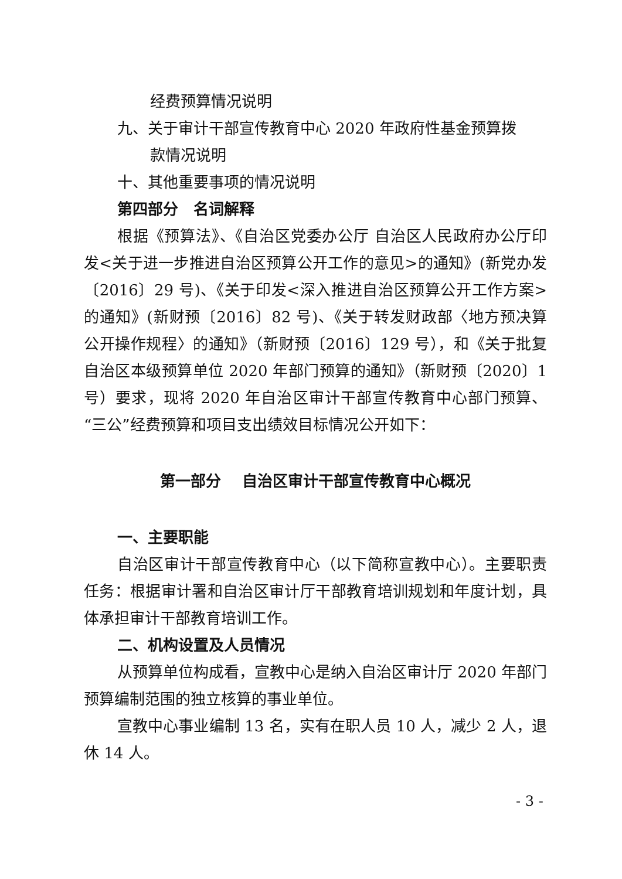经费预算情况说明
九、关于审计干部宣传教育中心 2020 年政府性基金预算拨
款情况说明
十、其他重要事项的情况说明
第四部分　名词解释
根据《预算法》、《自治区党委办公厅 自治区人民政府办公厅印发<关于进一步推进自治区预算公开工作的意见>的通知》(新党办发〔2016〕29 号)、《关于印发<深入推进自治区预算公开工作方案>的通知》(新财预〔2016〕82 号)、《关于转发财政部〈地方预决算公开操作规程〉的通知》（新财预〔2016〕129 号），和《关于批复自治区本级预算单位 2020 年部门预算的通知》（新财预〔2020〕1 号）要求，现将 2020 年自治区审计干部宣传教育中心部门预算、“三公”经费预算和项目支出绩效目标情况公开如下：
第一部分　 自治区审计干部宣传教育中心概况
一、主要职能
自治区审计干部宣传教育中心（以下简称宣教中心）。主要职责任务：根据审计署和自治区审计厅干部教育培训规划和年度计划，具体承担审计干部教育培训工作。
二、机构设置及人员情况
从预算单位构成看，宣教中心是纳入自治区审计厅 2020 年部门预算编制范围的独立核算的事业单位。
宣教中心事业编制 13 名，实有在职人员 10 人，减少 2 人，退休 14 人。
- 3 -